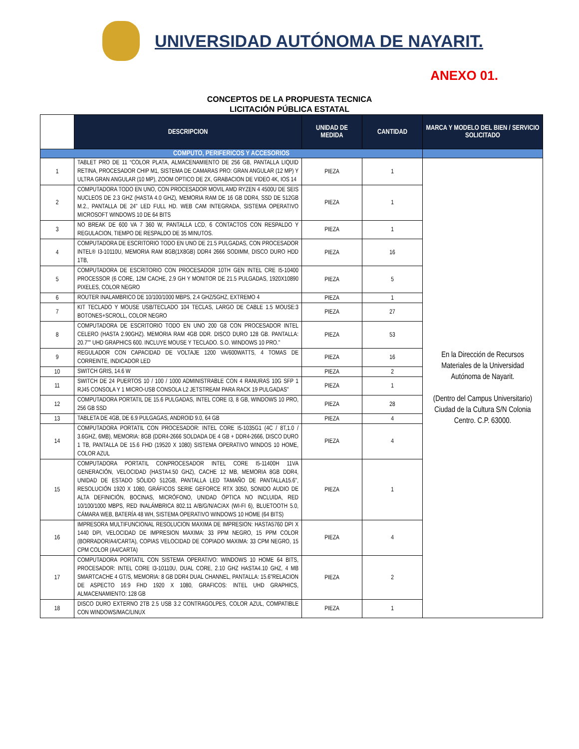UNIVERSIDAD AUTÓNOMA DE NAYARIT.
ANEXO 01.
CONCEPTOS DE LA PROPUESTA TECNICA
LICITACIÓN PÚBLICA ESTATAL
| | DESCRIPCION | UNIDAD DE MEDIDA | CANTIDAD | MARCA Y MODELO DEL BIEN / SERVICIO SOLICITADO |
| --- | --- | --- | --- | --- |
| COMPUTO, PERIFERICOS Y ACCESORIOS | | | | |
| 1 | TABLET PRO DE 11 “COLOR PLATA, ALMACENAMIENTO DE 256 GB, PANTALLA LIQUID RETINA, PROCESADOR CHIP M1, SISTEMA DE CAMARAS PRO: GRAN ANGULAR (12 MP) Y ULTRA GRAN ANGULAR (10 MP), ZOOM OPTICO DE 2X, GRABACION DE VIDEO 4K, IOS 14 | PIEZA | 1 | En la Dirección de Recursos Materiales de la Universidad Autónoma de Nayarit. (Dentro del Campus Universitario) Ciudad de la Cultura S/N Colonia Centro. C.P. 63000. |
| 2 | COMPUTADORA TODO EN UNO, CON PROCESADOR MOVIL AMD RYZEN 4 4500U DE SEIS NUCLEOS DE 2.3 GHZ (HASTA 4.0 GHZ), MEMORIA RAM DE 16 GB DDR4, SSD DE 512GB M.2., PANTALLA DE 24" LED FULL HD. WEB CAM INTEGRADA, SISTEMA OPERATIVO MICROSOFT WINDOWS 10 DE 64 BITS | PIEZA | 1 | |
| 3 | NO BREAK DE 600 VA 7 360 W, PANTALLA LCD, 6 CONTACTOS CON RESPALDO Y REGULACION, TIEMPO DE RESPALDO DE 35 MINUTOS. | PIEZA | 1 | |
| 4 | COMPUTADORA DE ESCRITORIO TODO EN UNO DE 21.5 PULGADAS, CON PROCESADOR INTEL® I3-10110U, MEMORIA RAM 8GB(1X8GB) DDR4 2666 SODIMM, DISCO DURO HDD 1TB, | PIEZA | 16 | |
| 5 | COMPUTADORA DE ESCRITORIO CON PROCESADOR 10TH GEN INTEL CRE I5-10400 PROCESSOR (6 CORE, 12M CACHE, 2.9 GH Y MONITOR DE 21.5 PULGADAS, 1920X10890 PIXELES, COLOR NEGRO | PIEZA | 5 | |
| 6 | ROUTER INALAMBRICO DE 10/100/1000 MBPS, 2.4 GHZ/5GHZ, EXTREMO 4 | PIEZA | 1 | |
| 7 | KIT TECLADO Y MOUSE USB/TECLADO 104 TECLAS, LARGO DE CABLE 1.5 MOUSE:3 BOTONES+SCROLL, COLOR NEGRO | PIEZA | 27 | |
| 8 | COMPUTADORA DE ESCRITORIO TODO EN UNO 200 G8 CON PROCESADOR INTEL CELERO (HASTA 2.90GHZ). MEMORIA RAM 4GB DDR. DISCO DURO 128 GB. PANTALLA: 20.7"" UHD GRAPHICS 600. INCLUYE MOUSE Y TECLADO. S.O. WINDOWS 10 PRO." | PIEZA | 53 | |
| 9 | REGULADOR CON CAPACIDAD DE VOLTAJE 1200 VA/600WATTS, 4 TOMAS DE CORREINTE, INDICADOR LED | PIEZA | 16 | |
| 10 | SWITCH GRIS, 14.6 W | PIEZA | 2 | |
| 11 | SWITCH DE 24 PUERTOS 10 / 100 / 1000 ADMINISTRABLE CON 4 RANURAS 10G SFP 1 RJ45 CONSOLA Y 1 MICRO-USB CONSOLA L2 JETSTREAM PARA RACK 19 PULGADAS" | PIEZA | 1 | |
| 12 | COMPUTADORA PORTATIL DE 15.6 PULGADAS, INTEL CORE I3, 8 GB, WINDOWS 10 PRO, 256 GB SSD | PIEZA | 28 | |
| 13 | TABLETA DE 4GB, DE 6.9 PULGAGAS, ANDROID 9.0, 64 GB | PIEZA | 4 | |
| 14 | COMPUTADORA PORTATIL CON PROCESADOR: INTEL CORE I5-1035G1 (4C / 8T,1.0 / 3.6GHZ, 6MB), MEMORIA: 8GB (DDR4-2666 SOLDADA DE 4 GB + DDR4-2666, DISCO DURO 1 TB, PANTALLA DE 15.6 FHD (19520 X 1080) SISTEMA OPERATIVO WINDOS 10 HOME, COLOR AZUL | PIEZA | 4 | |
| 15 | COMPUTADORA PORTATIL CONPROCESADOR INTEL CORE I5-11400H 11VA GENERACIÓN, VELOCIDAD (HASTA4.50 GHZ), CACHE 12 MB, MEMORIA 8GB DDR4, UNIDAD DE ESTADO SÓLIDO 512GB, PANTALLA LED TAMAÑO DE PANTALLA15.6", RESOLUCIÓN 1920 X 1080, GRÁFICOS SERIE GEFORCE RTX 3050, SONIDO AUDIO DE ALTA DEFINICIÓN, BOCINAS, MICRÓFONO, UNIDAD ÓPTICA NO INCLUIDA, RED 10/100/1000 MBPS, RED INALÁMBRICA 802.11 A/B/G/N/AC/AX (WI-FI 6), BLUETOOTH 5.0, CÁMARA WEB, BATERÍA 48 WH, SISTEMA OPERATIVO WINDOWS 10 HOME (64 BITS) | PIEZA | 1 | |
| 16 | IMPRESORA MULTIFUNCIONAL RESOLUCION MAXIMA DE IMPRESION: HASTA5760 DPI X 1440 DPI, VELOCIDAD DE IMPRESION MAXIMA: 33 PPM NEGRO, 15 PPM COLOR (BORRADOR/A4/CARTA), COPIAS VELOCIDAD DE COPIADO MAXIMA: 33 CPM NEGRO, 15 CPM COLOR (A4/CARTA) | PIEZA | 4 | |
| 17 | COMPUTADORA PORTATIL CON SISTEMA OPERATIVO: WINDOWS 10 HOME 64 BITS, PROCESADOR: INTEL CORE I3-10110U, DUAL CORE, 2.10 GHZ HASTA4.10 GHZ, 4 MB SMARTCACHE 4 GT/S, MEMORIA: 8 GB DDR4 DUAL CHANNEL, PANTALLA: 15.6"RELACION DE ASPECTO 16:9 FHD 1920 X 1080, GRAFICOS: INTEL UHD GRAPHICS, ALMACENAMIENTO: 128 GB | PIEZA | 2 | |
| 18 | DISCO DURO EXTERNO 2TB 2.5 USB 3.2 CONTRAGOLPES, COLOR AZUL, COMPATIBLE CON WINDOWS/MAC/LINUX | PIEZA | 1 | |